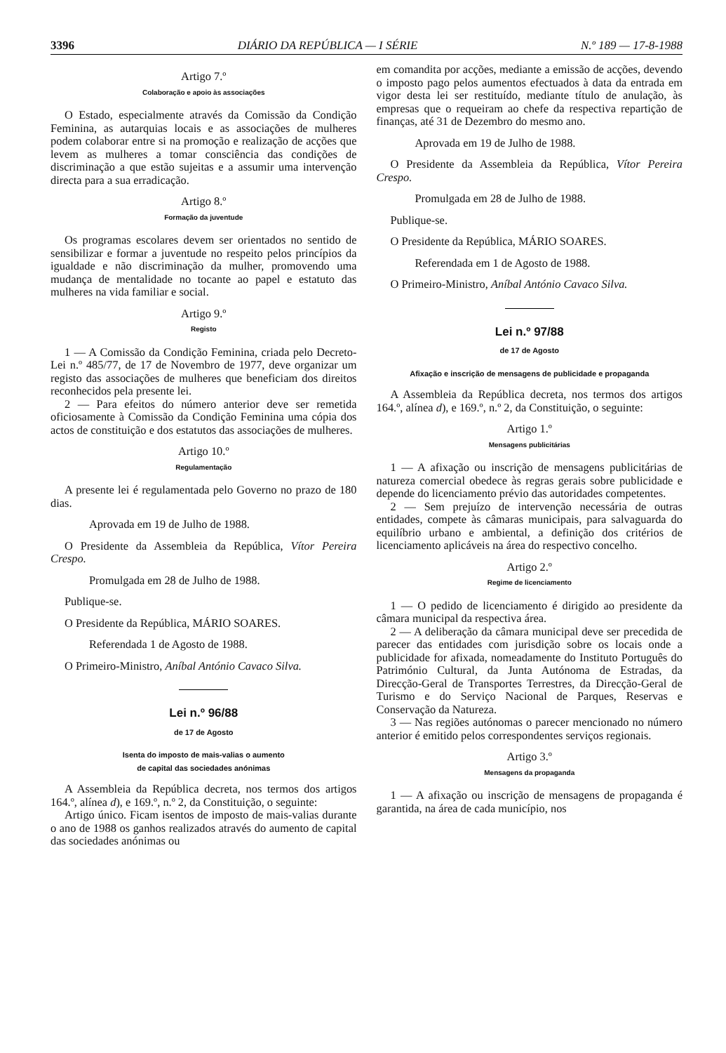3396 DIÁRIO DA REPÚBLICA — I SÉRIE N.º 189 — 17-8-1988
Artigo 7.º
Colaboração e apoio às associações
O Estado, especialmente através da Comissão da Condição Feminina, as autarquias locais e as associações de mulheres podem colaborar entre si na promoção e realização de acções que levem as mulheres a tomar consciência das condições de discriminação a que estão sujeitas e a assumir uma intervenção directa para a sua erradicação.
Artigo 8.º
Formação da juventude
Os programas escolares devem ser orientados no sentido de sensibilizar e formar a juventude no respeito pelos princípios da igualdade e não discriminação da mulher, promovendo uma mudança de mentalidade no tocante ao papel e estatuto das mulheres na vida familiar e social.
Artigo 9.º
Registo
1 — A Comissão da Condição Feminina, criada pelo Decreto-Lei n.º 485/77, de 17 de Novembro de 1977, deve organizar um registo das associações de mulheres que beneficiam dos direitos reconhecidos pela presente lei.
2 — Para efeitos do número anterior deve ser remetida oficiosamente à Comissão da Condição Feminina uma cópia dos actos de constituição e dos estatutos das associações de mulheres.
Artigo 10.º
Regulamentação
A presente lei é regulamentada pelo Governo no prazo de 180 dias.
Aprovada em 19 de Julho de 1988.
O Presidente da Assembleia da República, Vítor Pereira Crespo.
Promulgada em 28 de Julho de 1988.
Publique-se.
O Presidente da República, MÁRIO SOARES.
Referendada 1 de Agosto de 1988.
O Primeiro-Ministro, Aníbal António Cavaco Silva.
Lei n.º 96/88
de 17 de Agosto
Isenta do imposto de mais-valias o aumento
de capital das sociedades anónimas
A Assembleia da República decreta, nos termos dos artigos 164.º, alínea d), e 169.º, n.º 2, da Constituição, o seguinte:
Artigo único. Ficam isentos de imposto de mais-valias durante o ano de 1988 os ganhos realizados através do aumento de capital das sociedades anónimas ou
em comandita por acções, mediante a emissão de acções, devendo o imposto pago pelos aumentos efectuados à data da entrada em vigor desta lei ser restituído, mediante título de anulação, às empresas que o requeiram ao chefe da respectiva repartição de finanças, até 31 de Dezembro do mesmo ano.
Aprovada em 19 de Julho de 1988.
O Presidente da Assembleia da República, Vítor Pereira Crespo.
Promulgada em 28 de Julho de 1988.
Publique-se.
O Presidente da República, MÁRIO SOARES.
Referendada em 1 de Agosto de 1988.
O Primeiro-Ministro, Aníbal António Cavaco Silva.
Lei n.º 97/88
de 17 de Agosto
Afixação e inscrição de mensagens de publicidade e propaganda
A Assembleia da República decreta, nos termos dos artigos 164.º, alínea d), e 169.º, n.º 2, da Constituição, o seguinte:
Artigo 1.º
Mensagens publicitárias
1 — A afixação ou inscrição de mensagens publicitárias de natureza comercial obedece às regras gerais sobre publicidade e depende do licenciamento prévio das autoridades competentes.
2 — Sem prejuízo de intervenção necessária de outras entidades, compete às câmaras municipais, para salvaguarda do equilíbrio urbano e ambiental, a definição dos critérios de licenciamento aplicáveis na área do respectivo concelho.
Artigo 2.º
Regime de licenciamento
1 — O pedido de licenciamento é dirigido ao presidente da câmara municipal da respectiva área.
2 — A deliberação da câmara municipal deve ser precedida de parecer das entidades com jurisdição sobre os locais onde a publicidade for afixada, nomeadamente do Instituto Português do Património Cultural, da Junta Autónoma de Estradas, da Direcção-Geral de Transportes Terrestres, da Direcção-Geral de Turismo e do Serviço Nacional de Parques, Reservas e Conservação da Natureza.
3 — Nas regiões autónomas o parecer mencionado no número anterior é emitido pelos correspondentes serviços regionais.
Artigo 3.º
Mensagens da propaganda
1 — A afixação ou inscrição de mensagens de propaganda é garantida, na área de cada município, nos